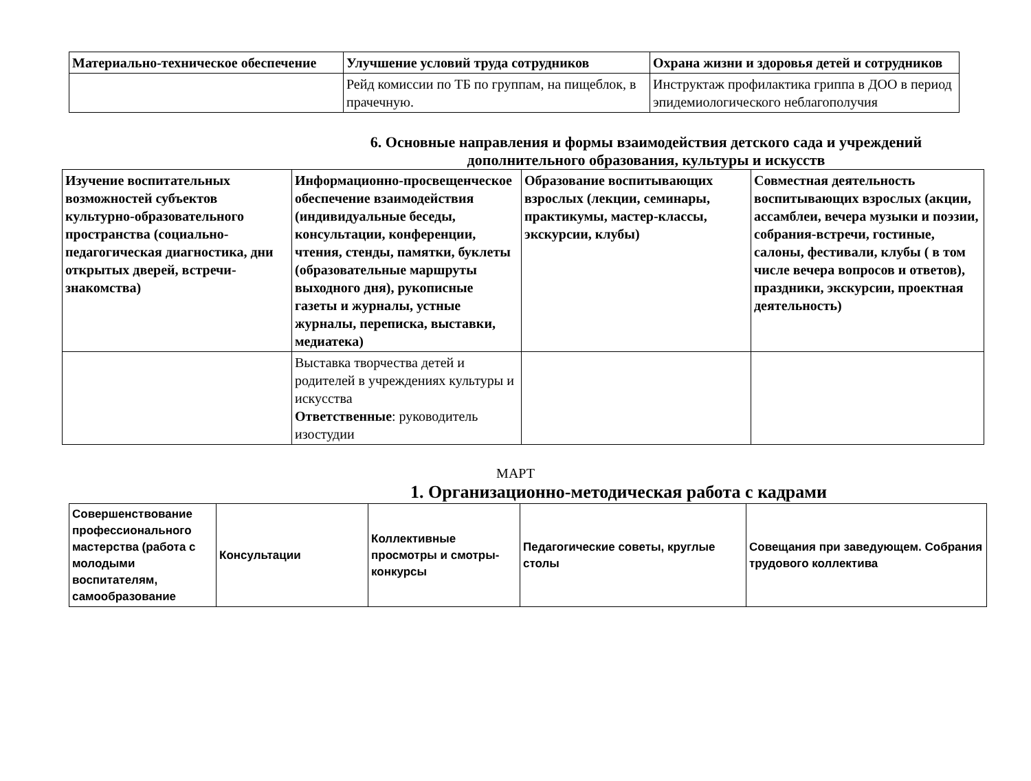| Материально-техническое обеспечение | Улучшение условий труда сотрудников | Охрана жизни и здоровья детей и сотрудников |
| --- | --- | --- |
| | Рейд комиссии по ТБ по группам, на пищеблок, в прачечную. | Инструктаж профилактика гриппа в ДОО в период эпидемиологического неблагополучия |
6. Основные направления и формы взаимодействия детского сада и учреждений дополнительного образования, культуры и искусств
| Изучение воспитательных возможностей субъектов культурно-образовательного пространства (социально-педагогическая диагностика, дни открытых дверей, встречи-знакомства) | Информационно-просвещенческое обеспечение взаимодействия (индивидуальные беседы, консультации, конференции, чтения, стенды, памятки, буклеты (образовательные маршруты выходного дня), рукописные газеты и журналы, устные журналы, переписка, выставки, медиатека) | Образование воспитывающих взрослых (лекции, семинары, практикумы, мастер-классы, экскурсии, клубы) | Совместная деятельность воспитывающих взрослых (акции, ассамблеи, вечера музыки и поэзии, собрания-встречи, гостиные, салоны, фестивали, клубы ( в том числе вечера вопросов и ответов), праздники, экскурсии, проектная деятельность) |
| --- | --- | --- | --- |
| | Выставка творчества детей и родителей в учреждениях культуры и искусства Ответственные : руководитель изостудии | | |
МАРТ
1. Организационно-методическая работа с кадрами
| Совершенствование профессионального мастерства (работа с молодыми воспитателям, самообразование | Консультации | Коллективные просмотры и смотры-конкурсы | Педагогические советы, круглые столы | Совещания при заведующем. Собрания трудового коллектива |
| --- | --- | --- | --- | --- |